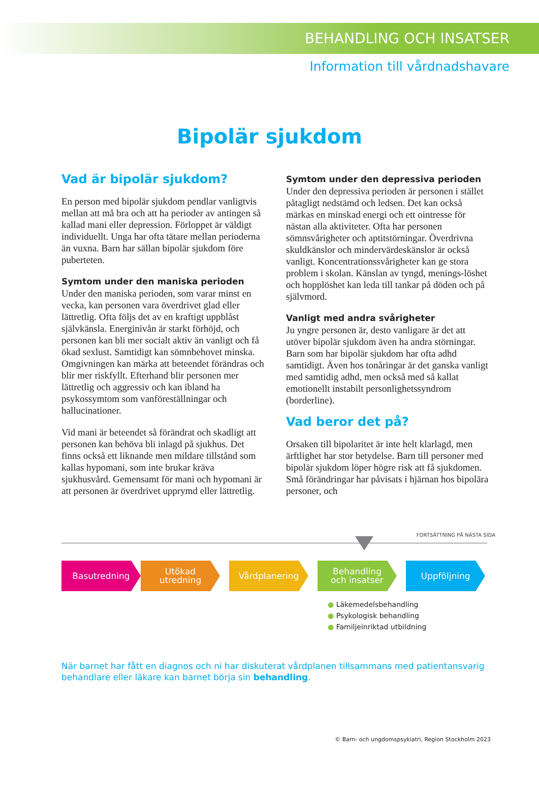BEHANDLING OCH INSATSER
Information till vårdnadshavare
Bipolär sjukdom
Vad är bipolär sjukdom?
En person med bipolär sjukdom pendlar vanligtvis mellan att må bra och att ha perioder av antingen så kallad mani eller depression. Förloppet är väldigt individuellt. Unga har ofta tätare mellan perioderna än vuxna. Barn har sällan bipolär sjukdom före puberteten.
Symtom under den maniska perioden
Under den maniska perioden, som varar minst en vecka, kan personen vara överdrivet glad eller lättretlig. Ofta följs det av en kraftigt uppblåst självkänsla. Energinivån är starkt förhöjd, och personen kan bli mer socialt aktiv än vanligt och få ökad sexlust. Samtidigt kan sömnbehovet minska. Omgivningen kan märka att beteendet förändras och blir mer riskfyllt. Efterhand blir personen mer lättretlig och aggressiv och kan ibland ha psykossymtom som vanföreställningar och hallucinationer.
Vid mani är beteendet så förändrat och skadligt att personen kan behöva bli inlagd på sjukhus. Det finns också ett liknande men mildare tillstånd som kallas hypomani, som inte brukar kräva sjukhusvård. Gemensamt för mani och hypomani är att personen är överdrivet upprymd eller lättretlig.
Symtom under den depressiva perioden
Under den depressiva perioden är personen i stället påtagligt nedstämd och ledsen. Det kan också märkas en minskad energi och ett ointresse för nästan alla aktiviteter. Ofta har personen sömnsvårigheter och aptitstörningar. Överdrivna skuldkänslor och mindervärdeskänslor är också vanligt. Koncentrationssvårigheter kan ge stora problem i skolan. Känslan av tyngd, menings-löshet och hopplöshet kan leda till tankar på döden och på självmord.
Vanligt med andra svårigheter
Ju yngre personen är, desto vanligare är det att utöver bipolär sjukdom även ha andra störningar. Barn som har bipolär sjukdom har ofta adhd samtidigt. Även hos tonåringar är det ganska vanligt med samtidig adhd, men också med så kallat emotionellt instabilt personlighetssyndrom (borderline).
Vad beror det på?
Orsaken till bipolaritet är inte helt klarlagd, men ärftlighet har stor betydelse. Barn till personer med bipolär sjukdom löper högre risk att få sjukdomen. Små förändringar har påvisats i hjärnan hos bipolära personer, och
FORTSÄTTNING PÅ NÄSTA SIDA
Basutredning Utökad
utredning
Vårdplanering Behandling
och insatser
Uppföljning
● Läkemedelsbehandling
● Psykologisk behandling
● Familjeinriktad utbildning
När barnet har fått en diagnos och ni har diskuterat vårdplanen tillsammans med patientansvarig
behandlare eller läkare kan barnet börja sin behandling.
© Barn- och ungdomspsykiatri, Region Stockholm 2023